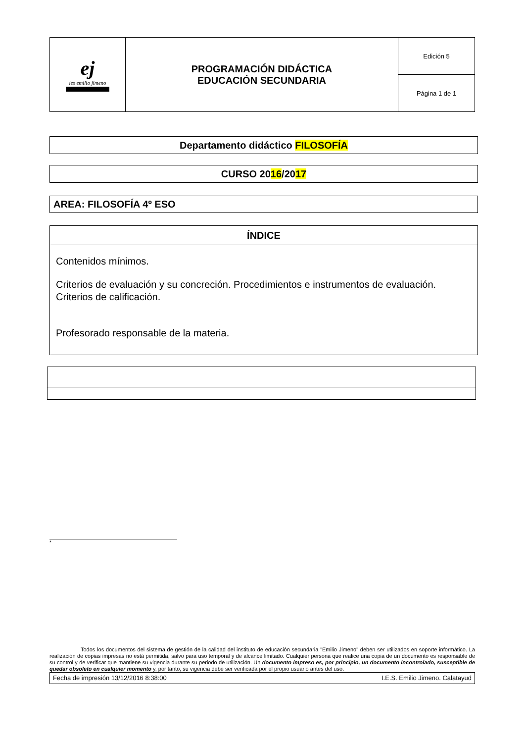| ej ies emilio jimeno | PROGRAMACIÓN DIDÁCTICA EDUCACIÓN SECUNDARIA | Edición 5 |
| | | Página 1 de 1 |
Departamento didáctico FILOSOFÍA
CURSO 2016/2017
AREA: FILOSOFÍA 4º ESO
ÍNDICE
Contenidos mínimos.
Criterios de evaluación y su concreción. Procedimientos e instrumentos de evaluación. Criterios de calificación.
Profesorado responsable de la materia.
*
Todos los documentos del sistema de gestión de la calidad del instituto de educación secundaria "Emilio Jimeno" deben ser utilizados en soporte informático. La realización de copias impresas no está permitida, salvo para uso temporal y de alcance limitado. Cualquier persona que realice una copia de un documento es responsable de su control y de verificar que mantiene su vigencia durante su periodo de utilización. Un documento impreso es, por principio, un documento incontrolado, susceptible de quedar obsoleto en cualquier momento y, por tanto, su vigencia debe ser verificada por el propio usuario antes del uso.
Fecha de impresión 13/12/2016 8:38:00 I.E.S. Emilio Jimeno. Calatayud